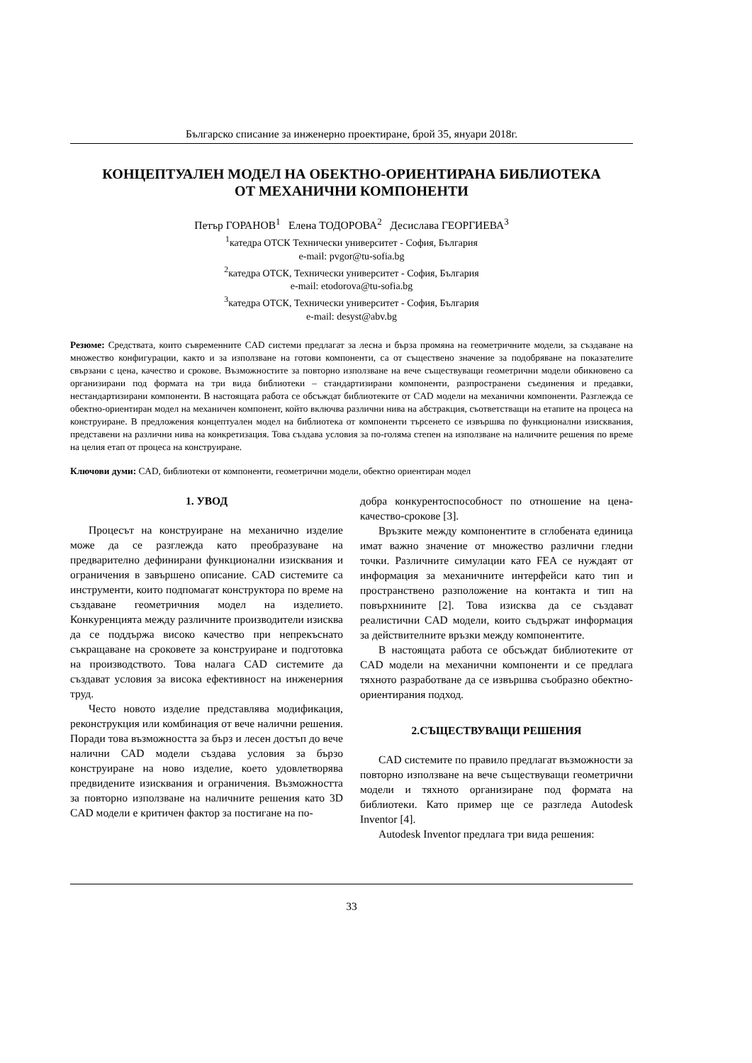Българско списание за инженерно проектиране, брой 35, януари 2018г.
КОНЦЕПТУАЛЕН МОДЕЛ НА ОБЕКТНО-ОРИЕНТИРАНА БИБЛИОТЕКА
ОТ МЕХАНИЧНИ КОМПОНЕНТИ
Петър ГОРАНОВ<sup>1</sup> Елена ТОДОРОВА<sup>2</sup> Десислава ГЕОРГИЕВА<sup>3</sup>
<sup>1</sup> катедра ОТСК Технически университет - София, България
e-mail: pvgor@tu-sofia.bg
<sup>2</sup> катедра ОТСК, Технически университет - София, България
e-mail: etodorova@tu-sofia.bg
<sup>3</sup> катедра ОТСК, Технически университет - София, България
e-mail: desyst@abv.bg
Резюме: Средствата, които съвременните CAD системи предлагат за лесна и бърза промяна на геометричните модели, за създаване на множество конфигурации, както и за използване на готови компоненти, са от съществено значение за подобряване на показателите свързани с цена, качество и срокове. Възможностите за повторно използване на вече съществуващи геометрични модели обикновено са организирани под формата на три вида библиотеки – стандартизирани компоненти, разпространени съединения и предавки, нестандартизирани компоненти. В настоящата работа се обсъждат библиотеките от CAD модели на механични компоненти. Разглежда се обектно-ориентиран модел на механичен компонент, който включва различни нива на абстракция, съответстващи на етапите на процеса на конструиране. В предложения концептуален модел на библиотека от компоненти търсенето се извършва по функционални изисквания, представени на различни нива на конкретизация. Това създава условия за по-голяма степен на използване на наличните решения по време на целия етап от процеса на конструиране.
Ключови думи: CAD, библиотеки от компоненти, геометрични модели, обектно ориентиран модел
1. УВОД
Процесът на конструиране на механично изделие може да се разглежда като преобразуване на предварително дефинирани функционални изисквания и ограничения в завършено описание. CAD системите са инструменти, които подпомагат конструктора по време на създаване геометричния модел на изделието. Конкуренцията между различните производители изисква да се поддържа високо качество при непрекъснато съкращаване на сроковете за конструиране и подготовка на производството. Това налага CAD системите да създават условия за висока ефективност на инженерния труд.
Често новото изделие представлява модификация, реконструкция или комбинация от вече налични решения. Поради това възможността за бърз и лесен достъп до вече налични CAD модели създава условия за бързо конструиране на ново изделие, което удовлетворява предвидените изисквания и ограничения. Възможността за повторно използване на наличните решения като 3D CAD модели е критичен фактор за постигане на по-
добра конкурентоспособност по отношение на цена-качество-срокове [3].
Връзките между компонентите в сглобената единица имат важно значение от множество различни гледни точки. Различните симулации като FEA се нуждаят от информация за механичните интерфейси като тип и пространствено разположение на контакта и тип на повърхнините [2]. Това изисква да се създават реалистични CAD модели, които съдържат информация за действителните връзки между компонентите.
В настоящата работа се обсъждат библиотеките от CAD модели на механични компоненти и се предлага тяхното разработване да се извършва съобразно обектно-ориентирания подход.
2.СЪЩЕСТВУВАЩИ РЕШЕНИЯ
CAD системите по правило предлагат възможности за повторно използване на вече съществуващи геометрични модели и тяхното организиране под формата на библиотеки. Като пример ще се разгледа Autodesk Inventor [4].
Autodesk Inventor предлага три вида решения:
33